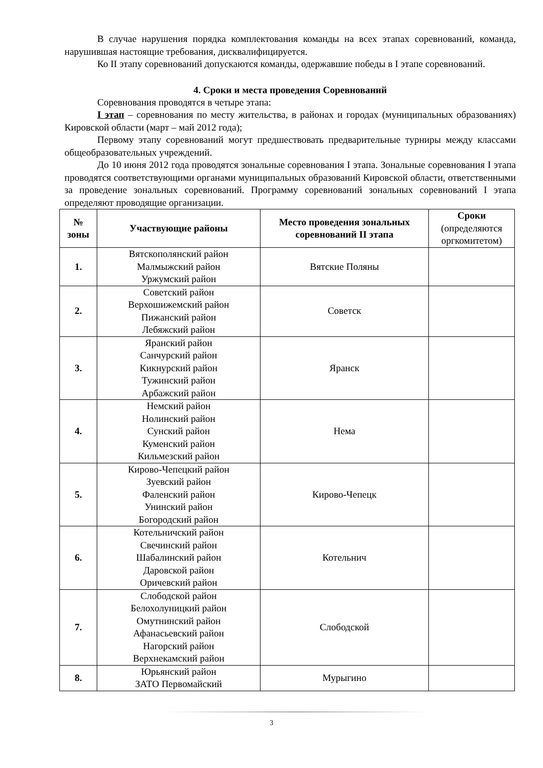В случае нарушения порядка комплектования команды на всех этапах соревнований, команда, нарушившая настоящие требования, дисквалифицируется.
Ко II этапу соревнований допускаются команды, одержавшие победы в I этапе соревнований.
4. Сроки и места проведения Соревнований
Соревнования проводятся в четыре этапа:
I этап – соревнования по месту жительства, в районах и городах (муниципальных образованиях) Кировской области (март – май 2012 года);
Первому этапу соревнований могут предшествовать предварительные турниры между классами общеобразовательных учреждений.
До 10 июня 2012 года проводятся зональные соревнования I этапа. Зональные соревнования I этапа проводятся соответствующими органами муниципальных образований Кировской области, ответственными за проведение зональных соревнований. Программу соревнований зональных соревнований I этапа определяют проводящие организации.
| № зоны | Участвующие районы | Место проведения зональных соревнований II этапа | Сроки (определяются оргкомитетом) |
| --- | --- | --- | --- |
| 1. | Вятскополянский район Малмыжский район Уржумский район | Вятские Поляны | |
| 2. | Советский район Верхошижемский район Пижанский район Лебяжский район | Советск | |
| 3. | Яранский район Санчурский район Кикнурский район Тужинский район Арбажский район | Яранск | |
| 4. | Немский район Нолинский район Сунский район Куменский район Кильмезский район | Нема | |
| 5. | Кирово-Чепецкий район Зуевский район Фаленский район Унинский район Богородский район | Кирово-Чепецк | |
| 6. | Котельничский район Свечинский район Шабалинский район Даровской район Оричевский район | Котельнич | |
| 7. | Слободской район Белохолуницкий район Омутнинский район Афанасьевский район Нагорский район Верхнекамский район | Слободской | |
| 8. | Юрьянский район ЗАТО Первомайский | Мурыгино | |
3